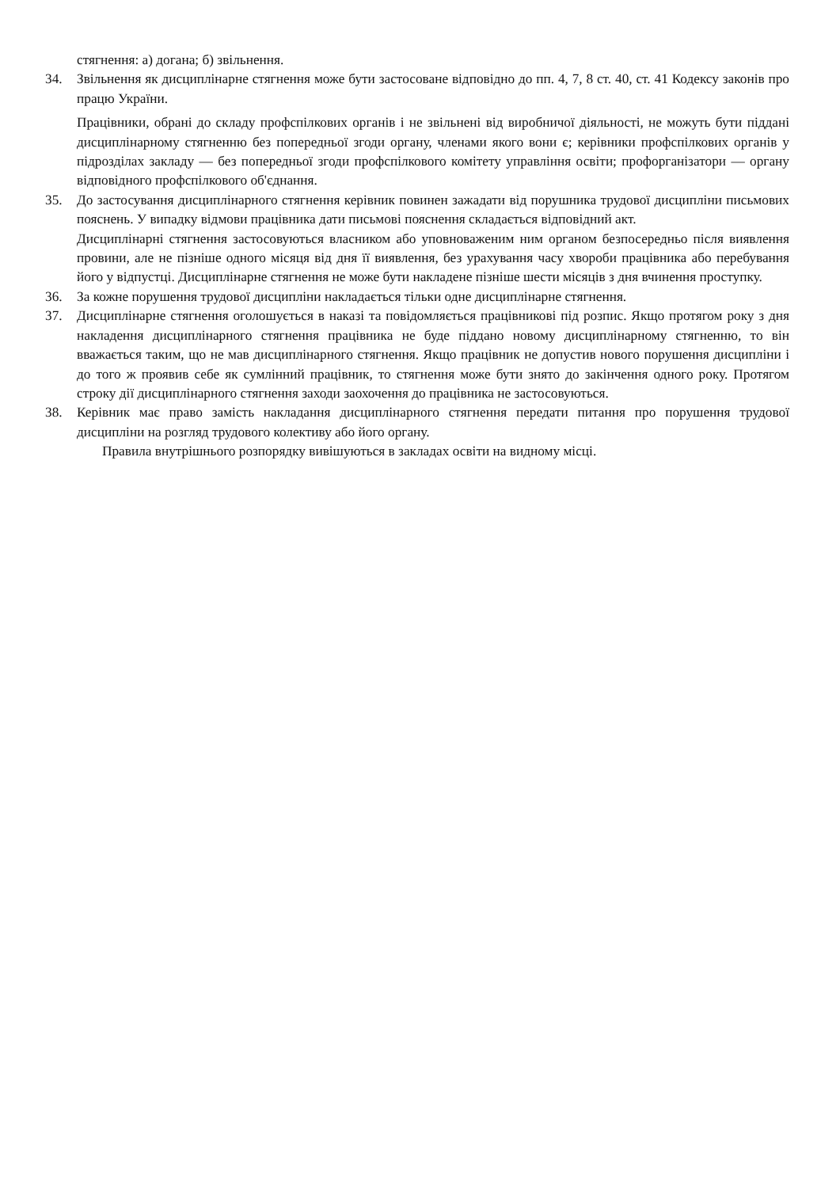стягнення: а) догана; б) звільнення.
34. Звільнення як дисциплінарне стягнення може бути застосоване відповідно до пп. 4, 7, 8 ст. 40, ст. 41 Кодексу законів про працю України.
Працівники, обрані до складу профспілкових органів і не звільнені від виробничої діяльності, не можуть бути піддані дисциплінарному стягненню без попередньої згоди органу, членами якого вони є; керівники профспілкових органів у підрозділах закладу — без попередньої згоди профспілкового комітету управління освіти; профорганізатори — органу відповідного профспілкового об'єднання.
35. До застосування дисциплінарного стягнення керівник повинен зажадати від порушника трудової дисципліни письмових пояснень. У випадку відмови працівника дати письмові пояснення складається відповідний акт.
Дисциплінарні стягнення застосовуються власником або уповноваженим ним органом безпосередньо після виявлення провини, але не пізніше одного місяця від дня її виявлення, без урахування часу хвороби працівника або перебування його у відпустці. Дисциплінарне стягнення не може бути накладене пізніше шести місяців з дня вчинення проступку.
36. За кожне порушення трудової дисципліни накладається тільки одне дисциплінарне стягнення.
37. Дисциплінарне стягнення оголошується в наказі та повідомляється працівникові під розпис. Якщо протягом року з дня накладення дисциплінарного стягнення працівника не буде піддано новому дисциплінарному стягненню, то він вважається таким, що не мав дисциплінарного стягнення. Якщо працівник не допустив нового порушення дисципліни і до того ж проявив себе як сумлінний працівник, то стягнення може бути знято до закінчення одного року. Протягом строку дії дисциплінарного стягнення заходи заохочення до працівника не застосовуються.
38. Керівник має право замість накладання дисциплінарного стягнення передати питання про порушення трудової дисципліни на розгляд трудового колективу або його органу.
Правила внутрішнього розпорядку вивішуються в закладах освіти на видному місці.